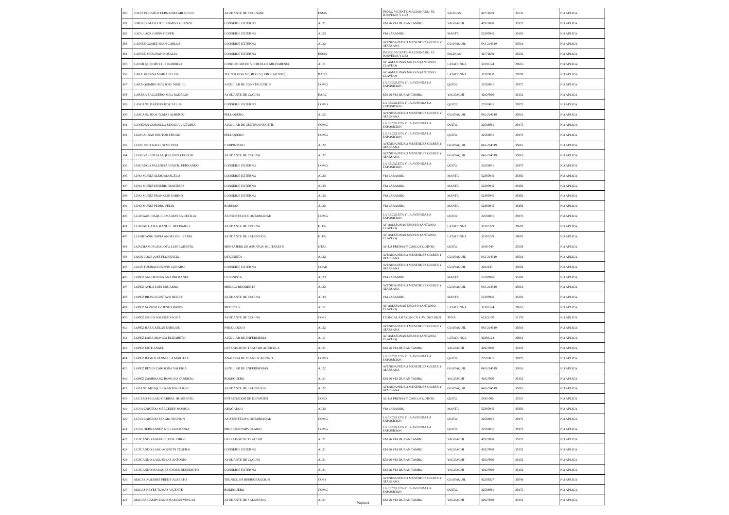| 380 | JEREZ BOLAÑOS FERNANDA MICHELLE | AYUDANTE DE COCINA$$ | ESMA | PEDRO VICENTE MALDONADO, EL PORVENIR Y OE2 | SALINAS | 42772659 | 35532 | NO APLICA |
| 381 | JIMENEZ MASCOTE FERMIN LORENZO | CONSERJE EXTERNO | AL21 | KM 26 VIA DURAN TAMBO | YAGUACHI | 42927060 | 35152 | NO APLICA |
| 382 | JOZA LOOR JOHNNY EVER | CONSERJE EXTERNO | AL23 | VIA JARAMIJO | MANTA | 52380945 | 35302 | NO APLICA |
| 383 | LAINEZ GOMEZ JUAN CARLOS | CONSERJE EXTERNO | AL22 | AVENIDA PEDRO MENENDEZ GILBER Y ATARSANA | GUAYAQUIL | 042-294519 | 35016 | NO APLICA |
| 384 | LAINEZ MERCHAN ROSALIA | CONSERJE EXTERNO | ESMA | PEDRO VICENTE MALDONADO, EL PORVENIR Y OE2 | SALINAS | 42772659 | 35532 | NO APLICA |
| 385 | LANDI QUISHPE LUIS RODRIGO | CONDUCTOR DE VEHICULOS MILITARES$$ | AL11 | AV. AMAZONAS NRO.S/N (ANTONIO CLAVIJO) | LATACUNGA | 32386124 | 20616 | NO APLICA |
| 386 | LARA MEDINA MARIA BELEN | TECNOLOGO MEDICO 2 (LABORATORIO) | BACO | AV. AMAZONAS NRO.S/N (ANTONIO CLAVIJO) | LATACUNGA | 32385038 | 20589 | NO APLICA |
| 387 | LARA QUIMBIURCO JOSE MIGUEL | AUXILIAR DE CONSTRUCCION | COMG | LA RECOLETA Y LA AVENIDA LA EXPOSICION | QUITO | 22583031 | 20175 | NO APLICA |
| 388 | LARREA SALGUERO MAO RODRIGO | AYUDANTE DE COCINA | EAAC | KM 26 VIA DURAN TAMBO | YAGUACHI | 42927060 | 35152 | NO APLICA |
| 389 | LASCANO BARROS JOSE FELIPE | CONSERJE EXTERNO | COMG | LA RECOLETA Y LA AVENIDA LA EXPOSICION | QUITO | 22583031 | 20175 | NO APLICA |
| 390 | LASCANO RIOS TOMAS ALBERTO | PELUQUERO | AL22 | AVENIDA PEDRO MENENDEZ GILBER Y ATARSANA | GUAYAQUIL | 042-294519 | 35016 | NO APLICA |
| 391 | LAYEDRA GORDILLO SUSANA VICTORIA | AUXILIAR DE CENTRO INFANTIL | COMG | LA RECOLETA Y LA AVENIDA LA EXPOSICION | QUITO | 22583031 | 20175 | NO APLICA |
| 392 | LEON ALBAN HECTOR EFRAIN | PELUQUERO | COMG | LA RECOLETA Y LA AVENIDA LA EXPOSICION | QUITO | 22583031 | 20175 | NO APLICA |
| 393 | LEON PINO GALO DEMETRIO | CARPINTERO | AL22 | AVENIDA PEDRO MENENDEZ GILBER Y ATARSANA | GUAYAQUIL | 042-294519 | 35016 | NO APLICA |
| 394 | LEON VALENCIA JAQUELINES LEONOR | AYUDANTE DE COCINA | AL22 | AVENIDA PEDRO MENENDEZ GILBER Y ATARSANA | GUAYAQUIL | 042-294519 | 35016 | NO APLICA |
| 395 | LINCANGO VALENCIA VINICIO FERNANDO | CONSERJE EXTERNO | COMG | LA RECOLETA Y LA AVENIDA LA EXPOSICION | QUITO | 22583031 | 20175 | NO APLICA |
| 396 | LINO MUÑIZ ALEJO MARCELO | CONSERJE EXTERNO | AL23 | VIA JARAMIJO | MANTA | 52380945 | 35302 | NO APLICA |
| 397 | LINO MUÑIZ EUSEBIO MARTIRES | CONSERJE EXTERNO | AL23 | VIA JARAMIJO | MANTA | 52380945 | 35302 | NO APLICA |
| 398 | LINO MUÑIZ FRANKLIN SABINO | CONSERJE EXTERNO | AL23 | VIA JARAMIJO | MANTA | 52380945 | 35302 | NO APLICA |
| 399 | LINO MUÑIZ PEDRO FELIX | BARMAN | AL23 | VIA JARAMIJO | MANTA | 52380945 | 35302 | NO APLICA |
| 400 | LLANGARI DAQUILEMA MAYRA CECILIA | ASISTENTE DE CONTABILIDAD | COMG | LA RECOLETA Y LA AVENIDA LA EXPOSICION | QUITO | 22583031 | 20175 | NO APLICA |
| 401 | LLANGO CAIZA MANUEL BELISARIO | AYUDANTE DE COCINA | ETFA | AV. AMAZONAS NRO.S/N (ANTONIO CLAVIJO) | LATACUNGA | 32385299 | 20602 | NO APLICA |
| 402 | LLUMITASIG TAPIA ANGEL BELISARIO | AYUDANTE DE SALONERIA | ETFA | AV. AMAZONAS NRO.S/N (ANTONIO CLAVIJO) | LATACUNGA | 32385299 | 20602 | NO APLICA |
| 403 | LOACHAMIN GUALOTO LUIS ROBERTO | MENSAJERO DE ASUNTOS MILITARES $ | GTAE | AV. LA PRENSA Y CARLOS QUINTO | QUITO | 2438-049 | 25558 | NO APLICA |
| 404 | LOOR LOOR JOSE FLORENCIO | OFICINISTA | AL22 | AVENIDA PEDRO MENENDEZ GILBER Y ATARSANA | GUAYAQUIL | 042-294519 | 35016 | NO APLICA |
| 405 | LOOR TUMBACO EDVIN GENARO | CONSERJE EXTERNO | COAD | AVENIDA PEDRO MENENDEZ GILBER Y ATARSANA | GUAYAQUIL | 2294135 | 35002 | NO APLICA |
| 406 | LOPEZ ANCHUNDIA ANA BIRMANIA | OFICINISTA | AL23 | VIA JARAMIJO | MANTA | 52380945 | 35302 | NO APLICA |
| 407 | LOPEZ AVILA LUIS EDUARDO | MEDICO RESIDENTE | AL22 | AVENIDA PEDRO MENENDEZ GILBER Y ATARSANA | GUAYAQUIL | 042-294519 | 35016 | NO APLICA |
| 408 | LOPEZ BRAVO GUSTAVO HENRY | AYUDANTE DE COCINA | AL23 | VIA JARAMIJO | MANTA | 52380945 | 35302 | NO APLICA |
| 409 | LOPEZ GONZALEZ JESUS DAVID | MEDICO 3 | AL11 | AV. AMAZONAS NRO.S/N (ANTONIO CLAVIJO) | LATACUNGA | 32386124 | 20616 | NO APLICA |
| 410 | LOPEZ GREFA SOLEDAD SOFIA | AYUDANTE DE COCINA | COS2 | TRONCAL AMAZONICA Y AV. DOS RIOS | TENA | 62323170 | 21276 | NO APLICA |
| 411 | LOPEZ HAZ CARLOS ENRIQUE | PSICOLOGO 3 | AL22 | AVENIDA PEDRO MENENDEZ GILBER Y ATARSANA | GUAYAQUIL | 042-294519 | 35016 | NO APLICA |
| 412 | LOPEZ LARA MONICA ELIZABETH | AUXILIAR DE ENFERMERIA | AL11 | AV. AMAZONAS NRO.S/N (ANTONIO CLAVIJO) | LATACUNGA | 32386124 | 20616 | NO APLICA |
| 413 | LOPEZ MITE ANGEL | OPERADOR DE TRACTOR AGRICOLA | AL21 | KM 26 VIA DURAN TAMBO | YAGUACHI | 42927060 | 35152 | NO APLICA |
| 414 | LOPEZ RAMOS JANNELLA MARITZA | ANALISTA DE PLANIFICACION 3 | COMG | LA RECOLETA Y LA AVENIDA LA EXPOSICION | QUITO | 22583031 | 20175 | NO APLICA |
| 415 | LOPEZ REYES CAROLINA VALERIA | AUXILIAR DE ENFERMERIA$ | AL22 | AVENIDA PEDRO MENENDEZ GILBER Y ATARSANA | GUAYAQUIL | 042-294519 | 35016 | NO APLICA |
| 416 | LOPEZ ZAMBRANO ROMULO FABRICIO | BODEGUERO | AL21 | KM 26 VIA DURAN TAMBO | YAGUACHI | 42927060 | 35152 | NO APLICA |
| 417 | LOZANO MOSQUERA ANTONIO JOSE | AYUDANTE DE SALONERIA | AL22 | AVENIDA PEDRO MENENDEZ GILBER Y ATARSANA | GUAYAQUIL | 042-294519 | 35016 | NO APLICA |
| 418 | LUCERO PILLAJO GABRIEL HUMBERTO | ENTRENADOR DE DEPORTES | COED | AV. LA PRENSA Y CARLOS QUINTO | QUITO | 2435-006 | 25551 | NO APLICA |
| 419 | LUNA CAICEDO MERCEDES MONICA | ABOGADO 2 | AL23 | VIA JARAMIJO | MANTA | 52380945 | 35302 | NO APLICA |
| 420 | LUNA CAICEDO SERGIO YINPSON | ASISTENTE DE CONTABILIDAD | COMG | LA RECOLETA Y LA AVENIDA LA EXPOSICION | QUITO | 22583031 | 20175 | NO APLICA |
| 421 | LUNA HERNANDEZ NELI GERMANIA | PROFESOR PARVULARIO | COMG | LA RECOLETA Y LA AVENIDA LA EXPOSICION | QUITO | 22583031 | 20175 | NO APLICA |
| 422 | LUZCANDO AGUIRRE JOSE JORGE | OPERADOR DE TRACTOR | AL21 | KM 26 VIA DURAN TAMBO | YAGUACHI | 42927060 | 35152 | NO APLICA |
| 423 | LUZCANDO LAGO AGUSTIN TEOFILO | CONSERJE EXTERNO | AL21 | KM 26 VIA DURAN TAMBO | YAGUACHI | 42927060 | 35152 | NO APLICA |
| 424 | LUZCANDO LAGO ELIAS ANTONIO | AYUDANTE DE COCINA | AL21 | KM 26 VIA DURAN TAMBO | YAGUACHI | 42927060 | 35152 | NO APLICA |
| 425 | LUZCANDO MARQUEZ ENDER BENEDICTO | CONSERJE EXTERNO | AL21 | KM 26 VIA DURAN TAMBO | YAGUACHI | 42927060 | 35152 | NO APLICA |
| 426 | MACAS AGUIRRE FREDY ALBERTO | TECNICO EN REFRIGERACION | COS1 | AVENIDA PEDRO MENENDEZ GILBER Y ATARSANA | GUAYAQUIL | 42288527 | 35049 | NO APLICA |
| 427 | MACAS REYES TOMAS VICENTE | BODEGUERO | COMG | LA RECOLETA Y LA AVENIDA LA EXPOSICION | QUITO | 22583031 | 20175 | NO APLICA |
| 428 | MACIAS CAMPUZANO MARCOS VINICIO | AYUDANTE DE SALONERIA | AL21 | KM 26 VIA DURAN TAMBO | YAGUACHI | 42927060 | 35152 | NO APLICA |
Página 9